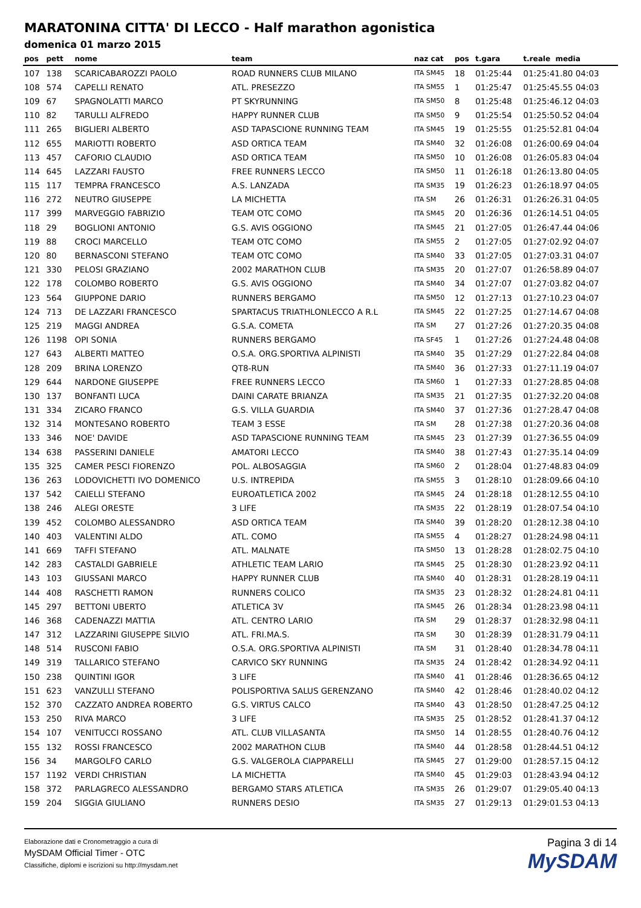MARATONINA CITTA' DI LECCO - Half marathon agonistica
domenica 01 marzo 2015
| pos | pett | nome | team | naz cat | pos | t.gara | t.reale media |
| --- | --- | --- | --- | --- | --- | --- | --- |
| 107 | 138 | SCARICABAROZZI PAOLO | ROAD RUNNERS CLUB MILANO | ITA SM45 | 18 | 01:25:44 | 01:25:41.80 04:03 |
| 108 | 574 | CAPELLI RENATO | ATL. PRESEZZO | ITA SM55 | 1 | 01:25:47 | 01:25:45.55 04:03 |
| 109 | 67 | SPAGNOLATTI MARCO | PT SKYRUNNING | ITA SM50 | 8 | 01:25:48 | 01:25:46.12 04:03 |
| 110 | 82 | TARULLI ALFREDO | HAPPY RUNNER CLUB | ITA SM50 | 9 | 01:25:54 | 01:25:50.52 04:04 |
| 111 | 265 | BIGLIERI ALBERTO | ASD TAPASCIONE RUNNING TEAM | ITA SM45 | 19 | 01:25:55 | 01:25:52.81 04:04 |
| 112 | 655 | MARIOTTI ROBERTO | ASD ORTICA TEAM | ITA SM40 | 32 | 01:26:08 | 01:26:00.69 04:04 |
| 113 | 457 | CAFORIO CLAUDIO | ASD ORTICA TEAM | ITA SM50 | 10 | 01:26:08 | 01:26:05.83 04:04 |
| 114 | 645 | LAZZARI FAUSTO | FREE RUNNERS LECCO | ITA SM50 | 11 | 01:26:18 | 01:26:13.80 04:05 |
| 115 | 117 | TEMPRA FRANCESCO | A.S. LANZADA | ITA SM35 | 19 | 01:26:23 | 01:26:18.97 04:05 |
| 116 | 272 | NEUTRO GIUSEPPE | LA MICHETTA | ITA SM | 26 | 01:26:31 | 01:26:26.31 04:05 |
| 117 | 399 | MARVEGGIO FABRIZIO | TEAM OTC COMO | ITA SM45 | 20 | 01:26:36 | 01:26:14.51 04:05 |
| 118 | 29 | BOGLIONI ANTONIO | G.S. AVIS OGGIONO | ITA SM45 | 21 | 01:27:05 | 01:26:47.44 04:06 |
| 119 | 88 | CROCI MARCELLO | TEAM OTC COMO | ITA SM55 | 2 | 01:27:05 | 01:27:02.92 04:07 |
| 120 | 80 | BERNASCONI STEFANO | TEAM OTC COMO | ITA SM40 | 33 | 01:27:05 | 01:27:03.31 04:07 |
| 121 | 330 | PELOSI GRAZIANO | 2002 MARATHON CLUB | ITA SM35 | 20 | 01:27:07 | 01:26:58.89 04:07 |
| 122 | 178 | COLOMBO ROBERTO | G.S. AVIS OGGIONO | ITA SM40 | 34 | 01:27:07 | 01:27:03.82 04:07 |
| 123 | 564 | GIUPPONE DARIO | RUNNERS BERGAMO | ITA SM50 | 12 | 01:27:13 | 01:27:10.23 04:07 |
| 124 | 713 | DE LAZZARI FRANCESCO | SPARTACUS TRIATHLONLECCO A R.L | ITA SM45 | 22 | 01:27:25 | 01:27:14.67 04:08 |
| 125 | 219 | MAGGI ANDREA | G.S.A. COMETA | ITA SM | 27 | 01:27:26 | 01:27:20.35 04:08 |
| 126 | 1198 | OPI SONIA | RUNNERS BERGAMO | ITA SF45 | 1 | 01:27:26 | 01:27:24.48 04:08 |
| 127 | 643 | ALBERTI MATTEO | O.S.A. ORG.SPORTIVA ALPINISTI | ITA SM40 | 35 | 01:27:29 | 01:27:22.84 04:08 |
| 128 | 209 | BRINA LORENZO | QT8-RUN | ITA SM40 | 36 | 01:27:33 | 01:27:11.19 04:07 |
| 129 | 644 | NARDONE GIUSEPPE | FREE RUNNERS LECCO | ITA SM60 | 1 | 01:27:33 | 01:27:28.85 04:08 |
| 130 | 137 | BONFANTI LUCA | DAINI CARATE BRIANZA | ITA SM35 | 21 | 01:27:35 | 01:27:32.20 04:08 |
| 131 | 334 | ZICARO FRANCO | G.S. VILLA GUARDIA | ITA SM40 | 37 | 01:27:36 | 01:27:28.47 04:08 |
| 132 | 314 | MONTESANO ROBERTO | TEAM 3 ESSE | ITA SM | 28 | 01:27:38 | 01:27:20.36 04:08 |
| 133 | 346 | NOE' DAVIDE | ASD TAPASCIONE RUNNING TEAM | ITA SM45 | 23 | 01:27:39 | 01:27:36.55 04:09 |
| 134 | 638 | PASSERINI DANIELE | AMATORI LECCO | ITA SM40 | 38 | 01:27:43 | 01:27:35.14 04:09 |
| 135 | 325 | CAMER PESCI FIORENZO | POL. ALBOSAGGIA | ITA SM60 | 2 | 01:28:04 | 01:27:48.83 04:09 |
| 136 | 263 | LODOVICHETTI IVO DOMENICO | U.S. INTREPIDA | ITA SM55 | 3 | 01:28:10 | 01:28:09.66 04:10 |
| 137 | 542 | CAIELLI STEFANO | EUROATLETICA 2002 | ITA SM45 | 24 | 01:28:18 | 01:28:12.55 04:10 |
| 138 | 246 | ALEGI ORESTE | 3 LIFE | ITA SM35 | 22 | 01:28:19 | 01:28:07.54 04:10 |
| 139 | 452 | COLOMBO ALESSANDRO | ASD ORTICA TEAM | ITA SM40 | 39 | 01:28:20 | 01:28:12.38 04:10 |
| 140 | 403 | VALENTINI ALDO | ATL. COMO | ITA SM55 | 4 | 01:28:27 | 01:28:24.98 04:11 |
| 141 | 669 | TAFFI STEFANO | ATL. MALNATE | ITA SM50 | 13 | 01:28:28 | 01:28:02.75 04:10 |
| 142 | 283 | CASTALDI GABRIELE | ATHLETIC TEAM LARIO | ITA SM45 | 25 | 01:28:30 | 01:28:23.92 04:11 |
| 143 | 103 | GIUSSANI MARCO | HAPPY RUNNER CLUB | ITA SM40 | 40 | 01:28:31 | 01:28:28.19 04:11 |
| 144 | 408 | RASCHETTI RAMON | RUNNERS COLICO | ITA SM35 | 23 | 01:28:32 | 01:28:24.81 04:11 |
| 145 | 297 | BETTONI UBERTO | ATLETICA 3V | ITA SM45 | 26 | 01:28:34 | 01:28:23.98 04:11 |
| 146 | 368 | CADENAZZI MATTIA | ATL. CENTRO LARIO | ITA SM | 29 | 01:28:37 | 01:28:32.98 04:11 |
| 147 | 312 | LAZZARINI GIUSEPPE SILVIO | ATL. FRI.MA.S. | ITA SM | 30 | 01:28:39 | 01:28:31.79 04:11 |
| 148 | 514 | RUSCONI FABIO | O.S.A. ORG.SPORTIVA ALPINISTI | ITA SM | 31 | 01:28:40 | 01:28:34.78 04:11 |
| 149 | 319 | TALLARICO STEFANO | CARVICO SKY RUNNING | ITA SM35 | 24 | 01:28:42 | 01:28:34.92 04:11 |
| 150 | 238 | QUINTINI IGOR | 3 LIFE | ITA SM40 | 41 | 01:28:46 | 01:28:36.65 04:12 |
| 151 | 623 | VANZULLI STEFANO | POLISPORTIVA SALUS GERENZANO | ITA SM40 | 42 | 01:28:46 | 01:28:40.02 04:12 |
| 152 | 370 | CAZZATO ANDREA ROBERTO | G.S. VIRTUS CALCO | ITA SM40 | 43 | 01:28:50 | 01:28:47.25 04:12 |
| 153 | 250 | RIVA MARCO | 3 LIFE | ITA SM35 | 25 | 01:28:52 | 01:28:41.37 04:12 |
| 154 | 107 | VENITUCCI ROSSANO | ATL. CLUB VILLASANTA | ITA SM50 | 14 | 01:28:55 | 01:28:40.76 04:12 |
| 155 | 132 | ROSSI FRANCESCO | 2002 MARATHON CLUB | ITA SM40 | 44 | 01:28:58 | 01:28:44.51 04:12 |
| 156 | 34 | MARGOLFO CARLO | G.S. VALGEROLA CIAPPARELLI | ITA SM45 | 27 | 01:29:00 | 01:28:57.15 04:12 |
| 157 | 1192 | VERDI CHRISTIAN | LA MICHETTA | ITA SM40 | 45 | 01:29:03 | 01:28:43.94 04:12 |
| 158 | 372 | PARLAGRECO ALESSANDRO | BERGAMO STARS ATLETICA | ITA SM35 | 26 | 01:29:07 | 01:29:05.40 04:13 |
| 159 | 204 | SIGGIA GIULIANO | RUNNERS DESIO | ITA SM35 | 27 | 01:29:13 | 01:29:01.53 04:13 |
Elaborazione dati e Cronometraggio a cura di
MySDAM Official Timer - OTC
Classifiche, diplomi e iscrizioni su http://mysdam.net
Pagina 3 di 14
MySDAM